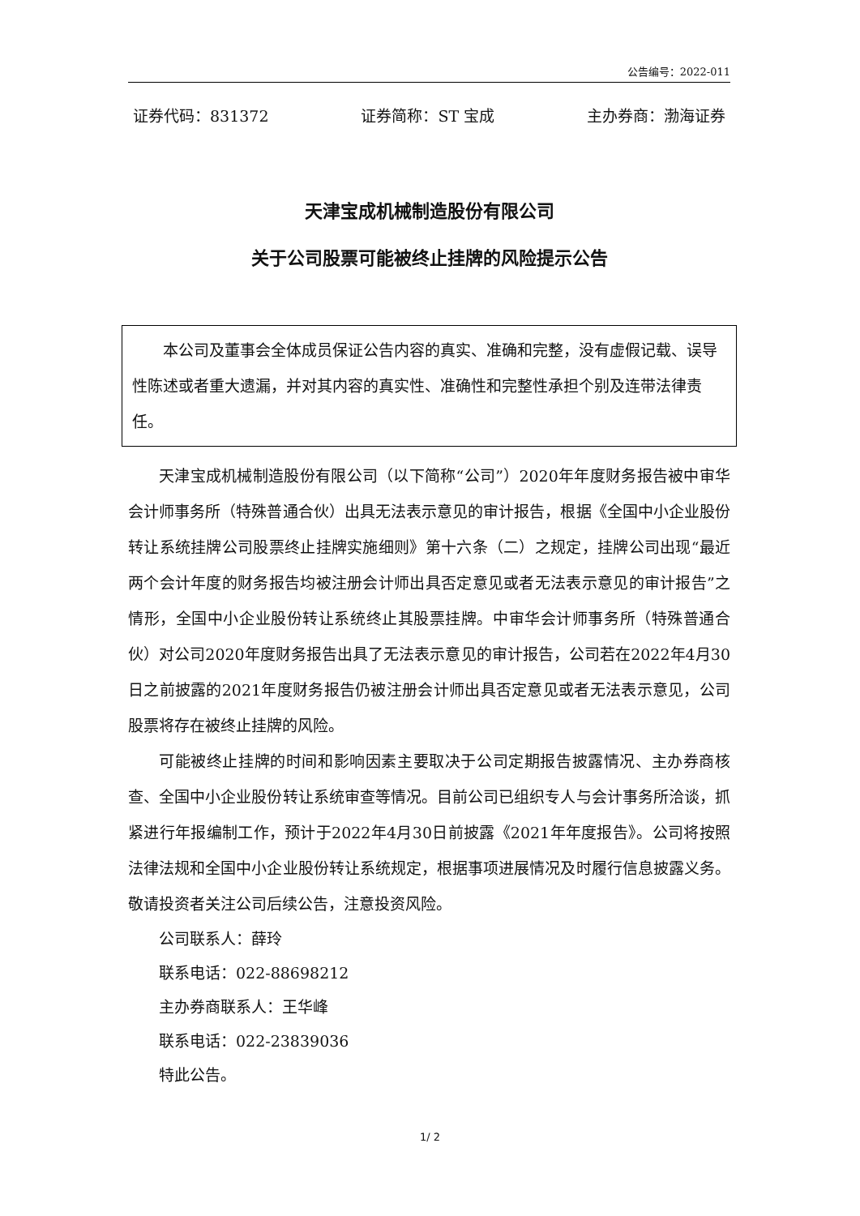公告编号：2022-011
证券代码：831372 证券简称：ST 宝成 主办券商：渤海证券
天津宝成机械制造股份有限公司
关于公司股票可能被终止挂牌的风险提示公告
本公司及董事会全体成员保证公告内容的真实、准确和完整，没有虚假记载、误导性陈述或者重大遗漏，并对其内容的真实性、准确性和完整性承担个别及连带法律责任。
天津宝成机械制造股份有限公司（以下简称“公司”）2020年年度财务报告被中审华会计师事务所（特殊普通合伙）出具无法表示意见的审计报告，根据《全国中小企业股份转让系统挂牌公司股票终止挂牌实施细则》第十六条（二）之规定，挂牌公司出现“最近两个会计年度的财务报告均被注册会计师出具否定意见或者无法表示意见的审计报告”之情形，全国中小企业股份转让系统终止其股票挂牌。中审华会计师事务所（特殊普通合伙）对公司2020年度财务报告出具了无法表示意见的审计报告，公司若在2022年4月30日之前披露的2021年度财务报告仍被注册会计师出具否定意见或者无法表示意见，公司股票将存在被终止挂牌的风险。
可能被终止挂牌的时间和影响因素主要取决于公司定期报告披露情况、主办券商核查、全国中小企业股份转让系统审查等情况。目前公司已组织专人与会计事务所洽谈，抓紧进行年报编制工作，预计于2022年4月30日前披露《2021年年度报告》。公司将按照法律法规和全国中小企业股份转让系统规定，根据事项进展情况及时履行信息披露义务。敬请投资者关注公司后续公告，注意投资风险。
公司联系人：薛玲
联系电话：022-88698212
主办券商联系人：王华峰
联系电话：022-23839036
特此公告。
1/ 2